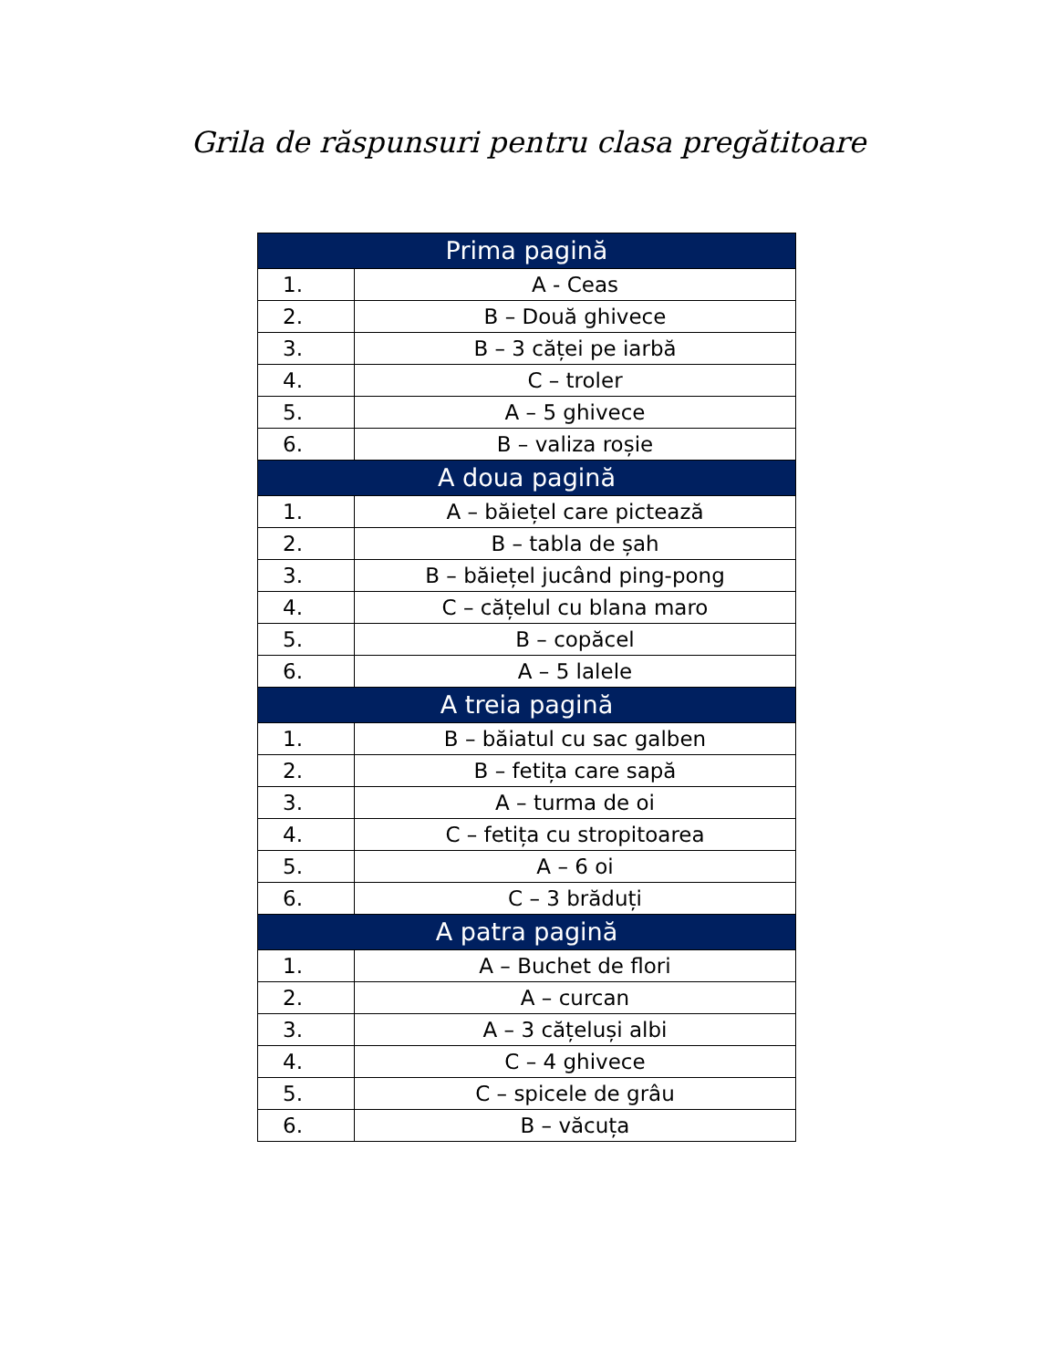Grila de răspunsuri pentru clasa pregătitoare
| Prima pagină | |
| --- | --- |
| 1. | A - Ceas |
| 2. | B – Două ghivece |
| 3. | B – 3 căței pe iarbă |
| 4. | C – troler |
| 5. | A – 5 ghivece |
| 6. | B – valiza roșie |
| A doua pagină | |
| 1. | A – băiețel care pictează |
| 2. | B – tabla de șah |
| 3. | B – băiețel jucând ping-pong |
| 4. | C – cățelul cu blana maro |
| 5. | B – copăcel |
| 6. | A – 5 lalele |
| A treia pagină | |
| 1. | B – băiatul cu sac galben |
| 2. | B – fetița care sapă |
| 3. | A – turma de oi |
| 4. | C – fetița cu stropitoarea |
| 5. | A – 6 oi |
| 6. | C – 3 brăduți |
| A patra pagină | |
| 1. | A – Buchet de flori |
| 2. | A – curcan |
| 3. | A – 3 cățeluși albi |
| 4. | C – 4 ghivece |
| 5. | C – spicele de grâu |
| 6. | B – văcuța |